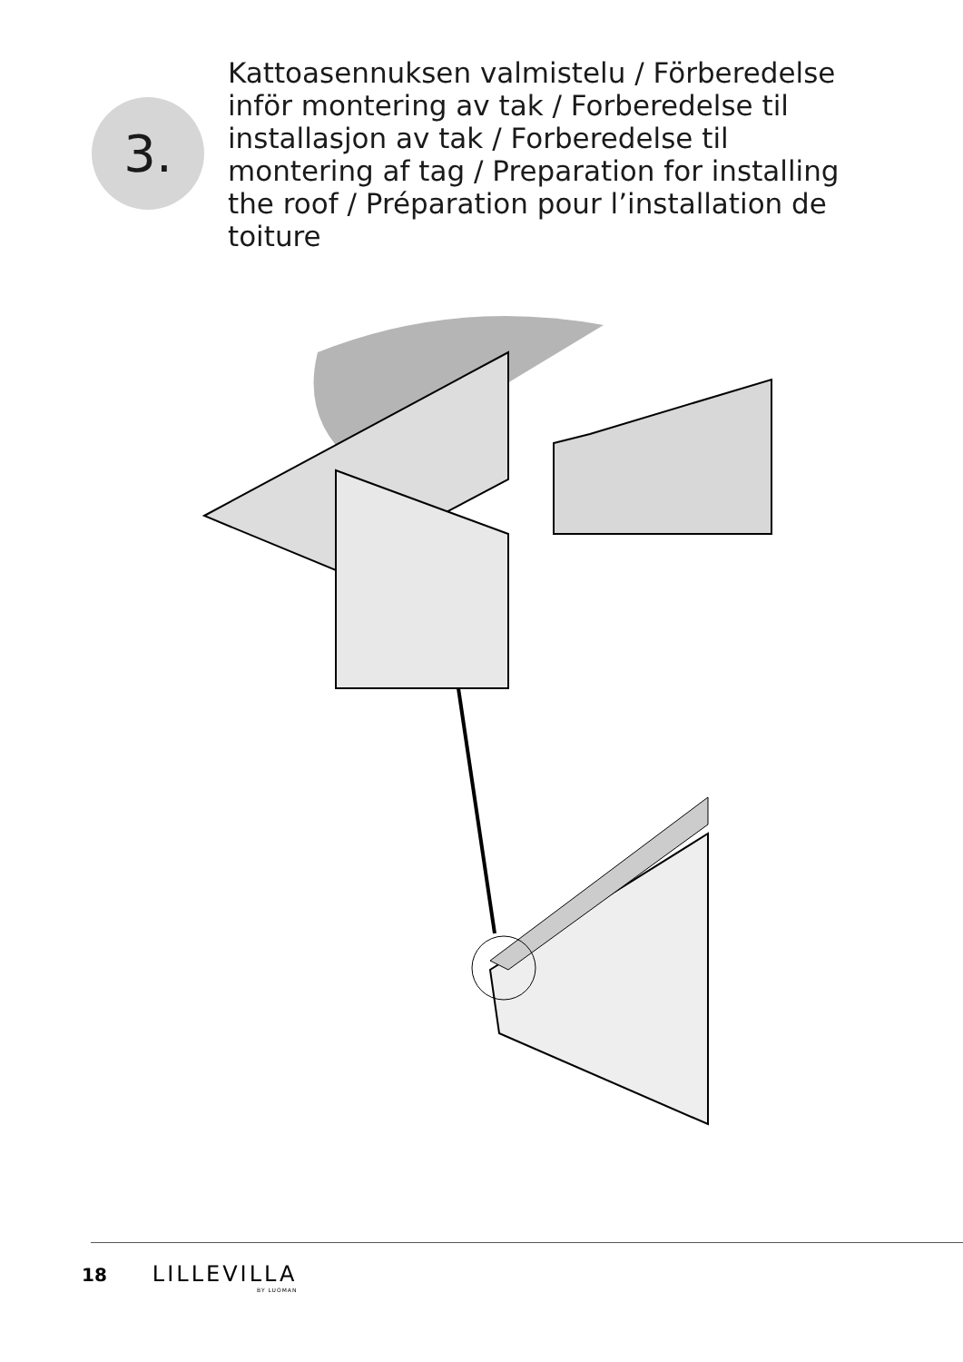3.
Kattoasennuksen valmistelu / Förberedelse inför montering av tak / Forberedelse til installasjon av tak / Forberedelse til montering af tag / Preparation for installing the roof / Préparation pour l’installation de toiture
18 LILLEVILLA
BY LUOMAN